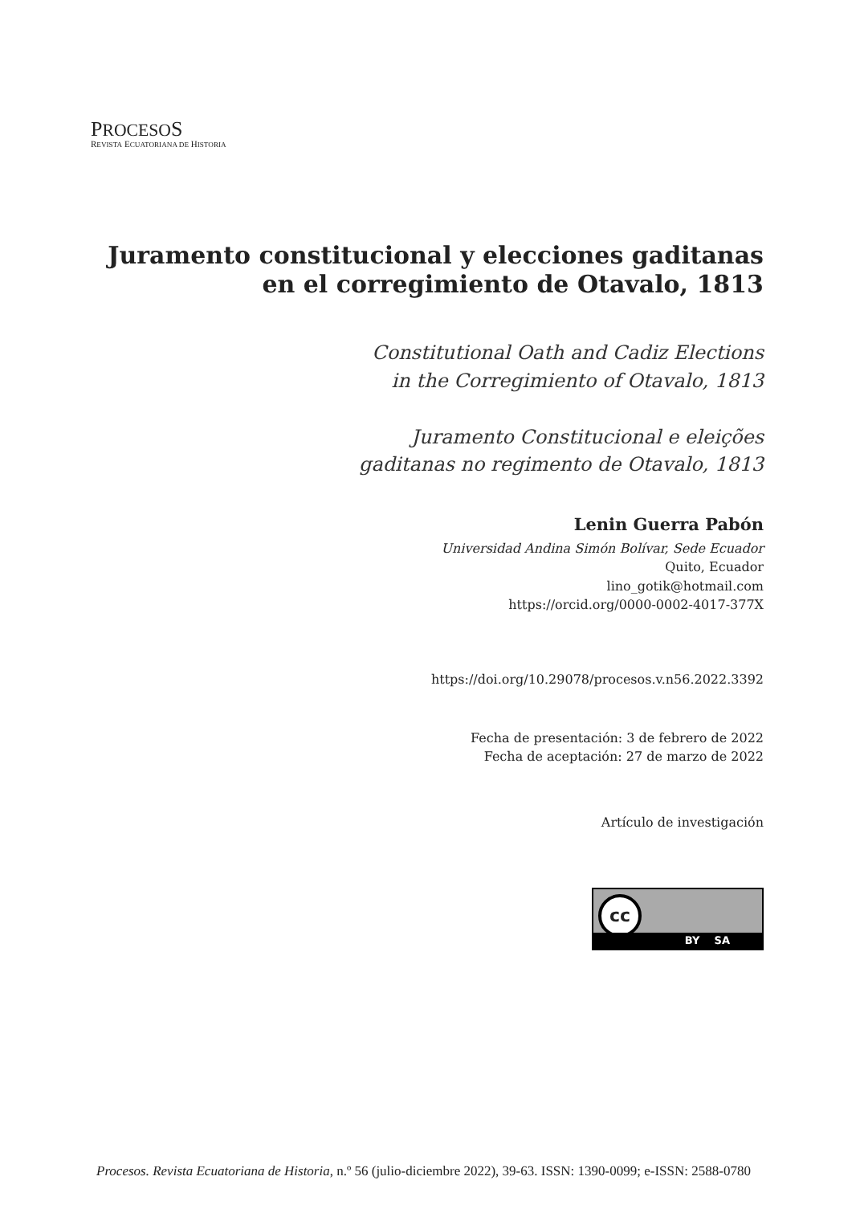PROCESOS
REVISTA ECUATORIANA DE HISTORIA
Juramento constitucional y elecciones gaditanas
en el corregimiento de Otavalo, 1813
Constitutional Oath and Cadiz Elections
in the Corregimiento of Otavalo, 1813
Juramento Constitucional e eleições
gaditanas no regimento de Otavalo, 1813
Lenin Guerra Pabón
Universidad Andina Simón Bolívar, Sede Ecuador
Quito, Ecuador
lino_gotik@hotmail.com
https://orcid.org/0000-0002-4017-377X
https://doi.org/10.29078/procesos.v.n56.2022.3392
Fecha de presentación: 3 de febrero de 2022
Fecha de aceptación: 27 de marzo de 2022
Artículo de investigación
cc
BY SA
Procesos. Revista Ecuatoriana de Historia, n.º 56 (julio-diciembre 2022), 39-63. ISSN: 1390-0099; e-ISSN: 2588-0780